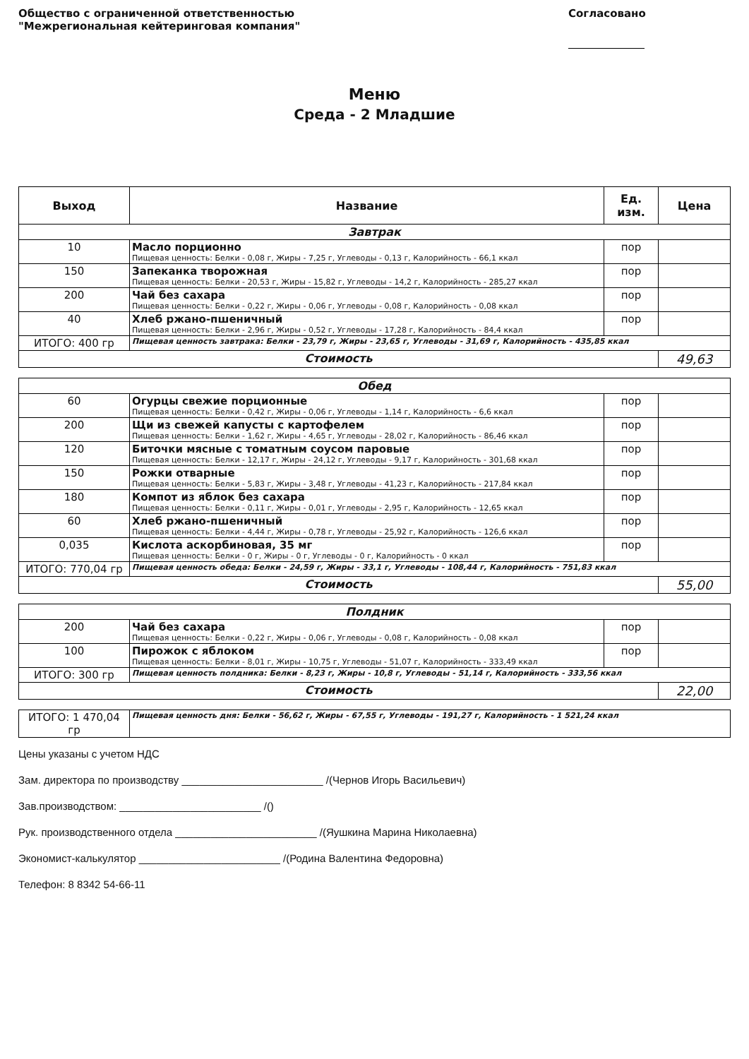Общество с ограниченной ответственностью
"Межрегиональная кейтеринговая компания"
Согласовано
Меню
Среда - 2 Младшие
| Выход | Название | Ед. изм. | Цена |
| --- | --- | --- | --- |
| Завтрак | | | |
| 10 | Масло порционно Пищевая ценность: Белки - 0,08 г, Жиры - 7,25 г, Углеводы - 0,13 г, Калорийность - 66,1 ккал | пор | |
| 150 | Запеканка творожная Пищевая ценность: Белки - 20,53 г, Жиры - 15,82 г, Углеводы - 14,2 г, Калорийность - 285,27 ккал | пор | |
| 200 | Чай без сахара Пищевая ценность: Белки - 0,22 г, Жиры - 0,06 г, Углеводы - 0,08 г, Калорийность - 0,08 ккал | пор | |
| 40 | Хлеб ржано-пшеничный Пищевая ценность: Белки - 2,96 г, Жиры - 0,52 г, Углеводы - 17,28 г, Калорийность - 84,4 ккал | пор | |
| ИТОГО: 400 гр | Пищевая ценность завтрака: Белки - 23,79 г, Жиры - 23,65 г, Углеводы - 31,69 г, Калорийность - 435,85 ккал | | |
| Стоимость | | | 49,63 |
| Обед | | | |
| 60 | Огурцы свежие порционные Пищевая ценность: Белки - 0,42 г, Жиры - 0,06 г, Углеводы - 1,14 г, Калорийность - 6,6 ккал | пор | |
| 200 | Щи из свежей капусты с картофелем Пищевая ценность: Белки - 1,62 г, Жиры - 4,65 г, Углеводы - 28,02 г, Калорийность - 86,46 ккал | пор | |
| 120 | Биточки мясные с томатным соусом паровые Пищевая ценность: Белки - 12,17 г, Жиры - 24,12 г, Углеводы - 9,17 г, Калорийность - 301,68 ккал | пор | |
| 150 | Рожки отварные Пищевая ценность: Белки - 5,83 г, Жиры - 3,48 г, Углеводы - 41,23 г, Калорийность - 217,84 ккал | пор | |
| 180 | Компот из яблок без сахара Пищевая ценность: Белки - 0,11 г, Жиры - 0,01 г, Углеводы - 2,95 г, Калорийность - 12,65 ккал | пор | |
| 60 | Хлеб ржано-пшеничный Пищевая ценность: Белки - 4,44 г, Жиры - 0,78 г, Углеводы - 25,92 г, Калорийность - 126,6 ккал | пор | |
| 0,035 | Кислота аскорбиновая, 35 мг Пищевая ценность: Белки - 0 г, Жиры - 0 г, Углеводы - 0 г, Калорийность - 0 ккал | пор | |
| ИТОГО: 770,04 гр | Пищевая ценность обеда: Белки - 24,59 г, Жиры - 33,1 г, Углеводы - 108,44 г, Калорийность - 751,83 ккал | | |
| Стоимость | | | 55,00 |
| Полдник | | | |
| 200 | Чай без сахара Пищевая ценность: Белки - 0,22 г, Жиры - 0,06 г, Углеводы - 0,08 г, Калорийность - 0,08 ккал | пор | |
| 100 | Пирожок с яблоком Пищевая ценность: Белки - 8,01 г, Жиры - 10,75 г, Углеводы - 51,07 г, Калорийность - 333,49 ккал | пор | |
| ИТОГО: 300 гр | Пищевая ценность полдника: Белки - 8,23 г, Жиры - 10,8 г, Углеводы - 51,14 г, Калорийность - 333,56 ккал | | |
| Стоимость | | | 22,00 |
| ИТОГО: 1 470,04 гр | Пищевая ценность дня: Белки - 56,62 г, Жиры - 67,55 г, Углеводы - 191,27 г, Калорийность - 1 521,24 ккал |
Цены указаны с учетом НДС
Зам. директора по производству ________________________ /(Чернов Игорь Васильевич)
Зав.производством: ________________________ /()
Рук. производственного отдела ________________________ /(Яушкина Марина Николаевна)
Экономист-калькулятор ________________________ /(Родина Валентина Федоровна)
Телефон: 8 8342 54-66-11